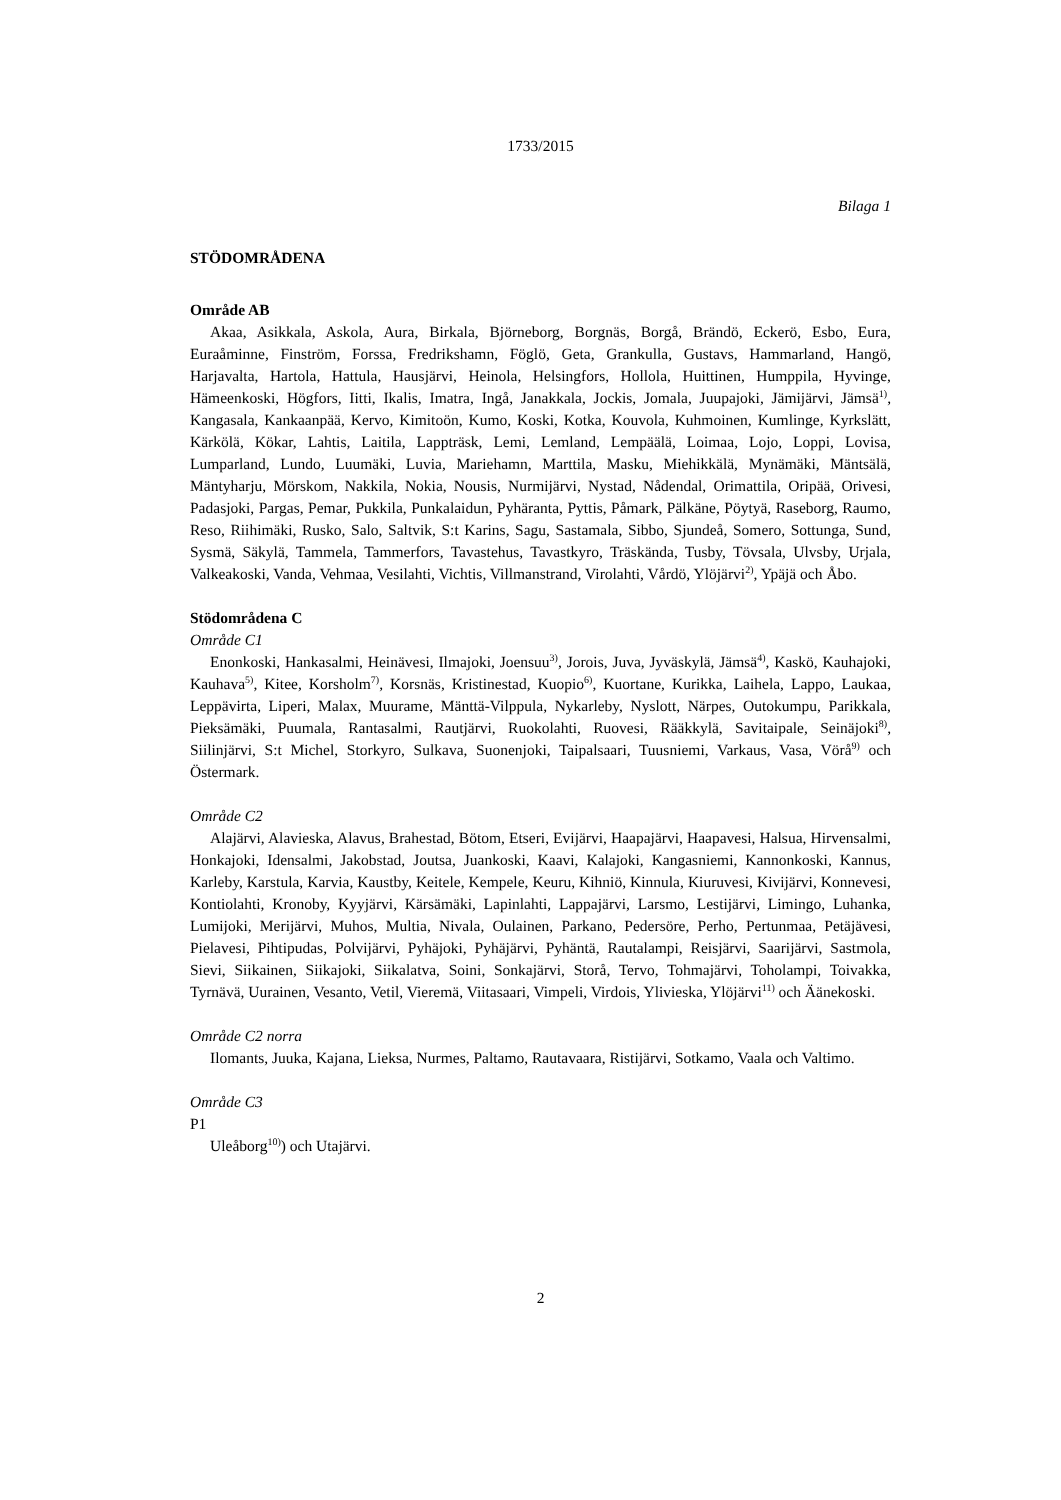1733/2015
Bilaga 1
STÖDOMRÅDENA
Område AB
Akaa, Asikkala, Askola, Aura, Birkala, Björneborg, Borgnäs, Borgå, Brändö, Eckerö, Esbo, Eura, Euraåminne, Finström, Forssa, Fredrikshamn, Föglö, Geta, Grankulla, Gustavs, Hammarland, Hangö, Harjavalta, Hartola, Hattula, Hausjärvi, Heinola, Helsingfors, Hollola, Huittinen, Humppila, Hyvinge, Hämeenkoski, Högfors, Iitti, Ikalis, Imatra, Ingå, Janakkala, Jockis, Jomala, Juupajoki, Jämijärvi, Jämsä<sup>1)</sup>, Kangasala, Kankaanpää, Kervo, Kimitoön, Kumo, Koski, Kotka, Kouvola, Kuhmoinen, Kumlinge, Kyrkslätt, Kärkölä, Kökar, Lahtis, Laitila, Lappträsk, Lemi, Lemland, Lempäälä, Loimaa, Lojo, Loppi, Lovisa, Lumparland, Lundo, Luumäki, Luvia, Mariehamn, Marttila, Masku, Miehikkälä, Mynämäki, Mäntsälä, Mäntyharju, Mörskom, Nakkila, Nokia, Nousis, Nurmijärvi, Nystad, Nådendal, Orimattila, Oripää, Orivesi, Padasjoki, Pargas, Pemar, Pukkila, Punkalaidun, Pyhäranta, Pyttis, Påmark, Pälkäne, Pöytyä, Raseborg, Raumo, Reso, Riihimäki, Rusko, Salo, Saltvik, S:t Karins, Sagu, Sastamala, Sibbo, Sjundeå, Somero, Sottunga, Sund, Sysmä, Säkylä, Tammela, Tammerfors, Tavastehus, Tavastkyro, Träskända, Tusby, Tövsala, Ulvsby, Urjala, Valkeakoski, Vanda, Vehmaa, Vesilahti, Vichtis, Villmanstrand, Virolahti, Vårdö, Ylöjärvi<sup>2)</sup>, Ypäjä och Åbo.
Stödområdena C
Område C1
Enonkoski, Hankasalmi, Heinävesi, Ilmajoki, Joensuu<sup>3)</sup>, Jorois, Juva, Jyväskylä, Jämsä<sup>4)</sup>, Kaskö, Kauhajoki, Kauhava<sup>5)</sup>, Kitee, Korsholm<sup>7)</sup>, Korsnäs, Kristinestad, Kuopio<sup>6)</sup>, Kuortane, Kurikka, Laihela, Lappo, Laukaa, Leppävirta, Liperi, Malax, Muurame, Mänttä-Vilppula, Nykarleby, Nyslott, Närpes, Outokumpu, Parikkala, Pieksämäki, Puumala, Rantasalmi, Rautjärvi, Ruokolahti, Ruovesi, Rääkkylä, Savitaipale, Seinäjoki<sup>8)</sup>, Siilinjärvi, S:t Michel, Storkyro, Sulkava, Suonenjoki, Taipalsaari, Tuusniemi, Varkaus, Vasa, Vörå<sup>9)</sup> och Östermark.
Område C2
Alajärvi, Alavieska, Alavus, Brahestad, Bötom, Etseri, Evijärvi, Haapajärvi, Haapavesi, Halsua, Hirvensalmi, Honkajoki, Idensalmi, Jakobstad, Joutsa, Juankoski, Kaavi, Kalajoki, Kangasniemi, Kannonkoski, Kannus, Karleby, Karstula, Karvia, Kaustby, Keitele, Kempele, Keuru, Kihniö, Kinnula, Kiuruvesi, Kivijärvi, Konnevesi, Kontiolahti, Kronoby, Kyyjärvi, Kärsämäki, Lapinlahti, Lappajärvi, Larsmo, Lestijärvi, Limingo, Luhanka, Lumijoki, Merijärvi, Muhos, Multia, Nivala, Oulainen, Parkano, Pedersöre, Perho, Pertunmaa, Petäjävesi, Pielavesi, Pihtipudas, Polvijärvi, Pyhäjoki, Pyhäjärvi, Pyhäntä, Rautalampi, Reisjärvi, Saarijärvi, Sastmola, Sievi, Siikainen, Siikajoki, Siikalatva, Soini, Sonkajärvi, Storå, Tervo, Tohmajärvi, Toholampi, Toivakka, Tyrnävä, Uurainen, Vesanto, Vetil, Vieremä, Viitasaari, Vimpeli, Virdois, Ylivieska, Ylöjärvi<sup>11)</sup> och Äänekoski.
Område C2 norra
Ilomants, Juuka, Kajana, Lieksa, Nurmes, Paltamo, Rautavaara, Ristijärvi, Sotkamo, Vaala och Valtimo.
Område C3
P1
Uleåborg<sup>10)</sup>) och Utajärvi.
2